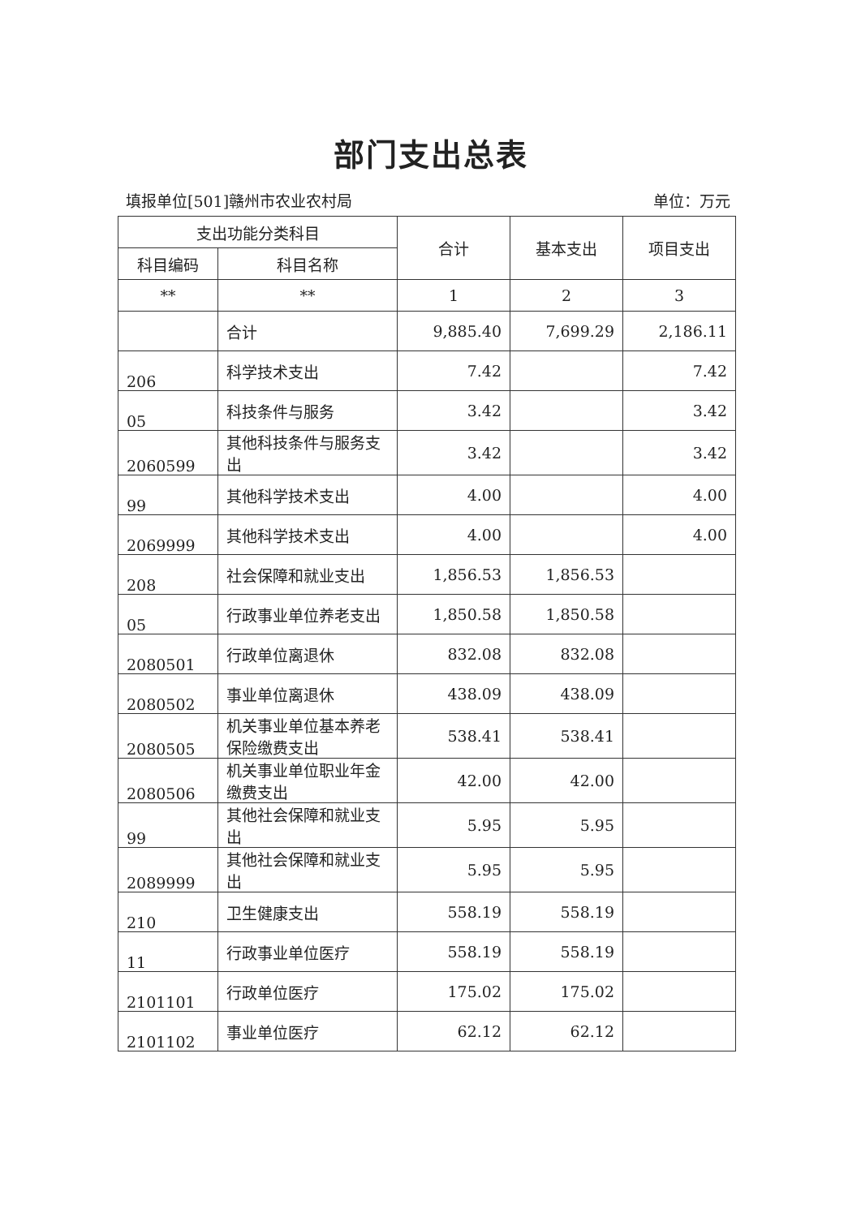部门支出总表
填报单位[501]赣州市农业农村局 单位：万元
| 支出功能分类科目 | | 合计 | 基本支出 | 项目支出 |
| --- | --- | --- | --- | --- |
| 科目编码 | 科目名称 | | | |
| ** | ** | 1 | 2 | 3 |
| | 合计 | 9,885.40 | 7,699.29 | 2,186.11 |
| 206 | 科学技术支出 | 7.42 | | 7.42 |
| 05 | 科技条件与服务 | 3.42 | | 3.42 |
| 2060599 | 其他科技条件与服务支出 | 3.42 | | 3.42 |
| 99 | 其他科学技术支出 | 4.00 | | 4.00 |
| 2069999 | 其他科学技术支出 | 4.00 | | 4.00 |
| 208 | 社会保障和就业支出 | 1,856.53 | 1,856.53 | |
| 05 | 行政事业单位养老支出 | 1,850.58 | 1,850.58 | |
| 2080501 | 行政单位离退休 | 832.08 | 832.08 | |
| 2080502 | 事业单位离退休 | 438.09 | 438.09 | |
| 2080505 | 机关事业单位基本养老保险缴费支出 | 538.41 | 538.41 | |
| 2080506 | 机关事业单位职业年金缴费支出 | 42.00 | 42.00 | |
| 99 | 其他社会保障和就业支出 | 5.95 | 5.95 | |
| 2089999 | 其他社会保障和就业支出 | 5.95 | 5.95 | |
| 210 | 卫生健康支出 | 558.19 | 558.19 | |
| 11 | 行政事业单位医疗 | 558.19 | 558.19 | |
| 2101101 | 行政单位医疗 | 175.02 | 175.02 | |
| 2101102 | 事业单位医疗 | 62.12 | 62.12 | |